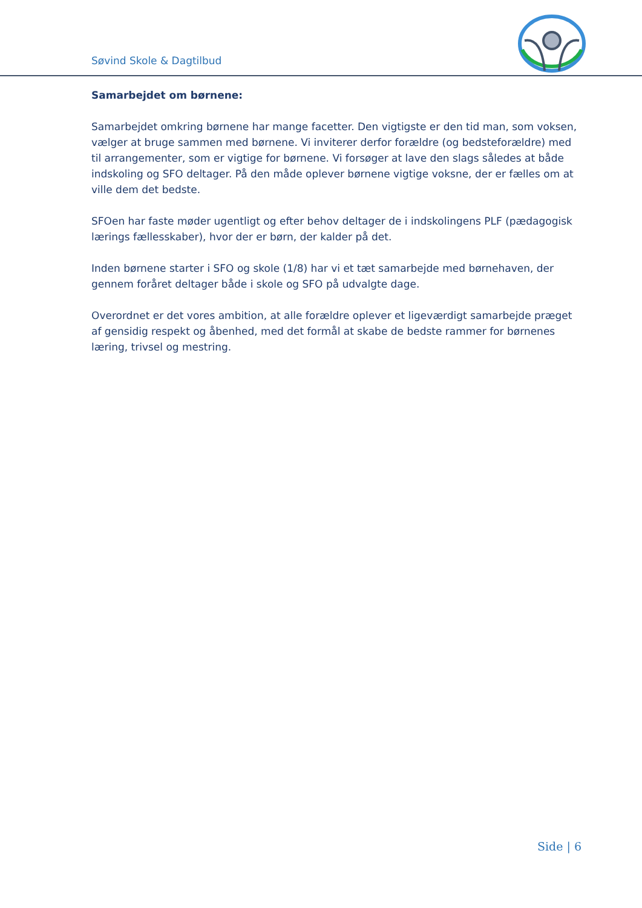Søvind Skole & Dagtilbud
Samarbejdet om børnene:
Samarbejdet omkring børnene har mange facetter. Den vigtigste er den tid man, som voksen, vælger at bruge sammen med børnene. Vi inviterer derfor forældre (og bedsteforældre) med til arrangementer, som er vigtige for børnene. Vi forsøger at lave den slags således at både indskoling og SFO deltager. På den måde oplever børnene vigtige voksne, der er fælles om at ville dem det bedste.
SFOen har faste møder ugentligt og efter behov deltager de i indskolingens PLF (pædagogisk lærings fællesskaber), hvor der er børn, der kalder på det.
Inden børnene starter i SFO og skole (1/8) har vi et tæt samarbejde med børnehaven, der gennem foråret deltager både i skole og SFO på udvalgte dage.
Overordnet er det vores ambition, at alle forældre oplever et ligeværdigt samarbejde præget af gensidig respekt og åbenhed, med det formål at skabe de bedste rammer for børnenes læring, trivsel og mestring.
Side | 6